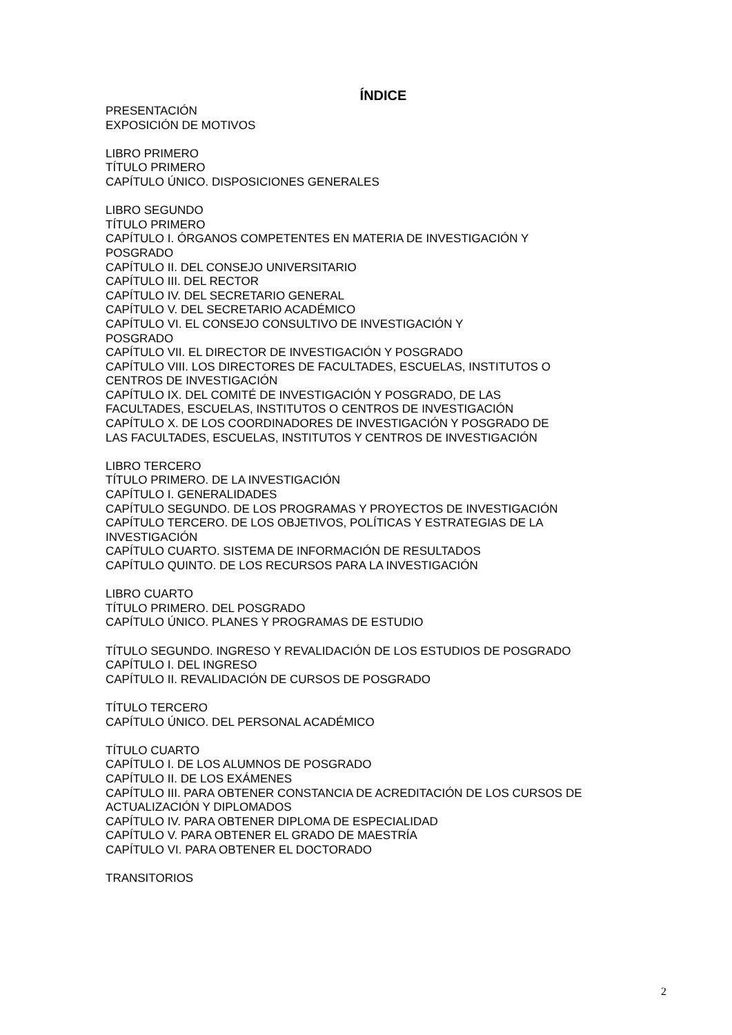ÍNDICE
PRESENTACIÓN
EXPOSICIÓN DE MOTIVOS
LIBRO PRIMERO
TÍTULO PRIMERO
CAPÍTULO ÚNICO. DISPOSICIONES GENERALES
LIBRO SEGUNDO
TÍTULO PRIMERO
CAPÍTULO I. ÓRGANOS COMPETENTES EN MATERIA DE INVESTIGACIÓN Y
POSGRADO
CAPÍTULO II. DEL CONSEJO UNIVERSITARIO
CAPÍTULO III. DEL RECTOR
CAPÍTULO IV. DEL SECRETARIO GENERAL
CAPÍTULO V. DEL SECRETARIO ACADÉMICO
CAPÍTULO VI. EL CONSEJO CONSULTIVO DE INVESTIGACIÓN Y
POSGRADO
CAPÍTULO VII. EL DIRECTOR DE INVESTIGACIÓN Y POSGRADO
CAPÍTULO VIII. LOS DIRECTORES DE FACULTADES, ESCUELAS, INSTITUTOS O
CENTROS DE INVESTIGACIÓN
CAPÍTULO IX. DEL COMITÉ DE INVESTIGACIÓN Y POSGRADO, DE LAS
FACULTADES, ESCUELAS, INSTITUTOS O CENTROS DE INVESTIGACIÓN
CAPÍTULO X. DE LOS COORDINADORES DE INVESTIGACIÓN Y POSGRADO DE
LAS FACULTADES, ESCUELAS, INSTITUTOS Y CENTROS DE INVESTIGACIÓN
LIBRO TERCERO
TÍTULO PRIMERO. DE LA INVESTIGACIÓN
CAPÍTULO I. GENERALIDADES
CAPÍTULO SEGUNDO. DE LOS PROGRAMAS Y PROYECTOS DE INVESTIGACIÓN
CAPÍTULO TERCERO. DE LOS OBJETIVOS, POLÍTICAS Y ESTRATEGIAS DE LA
INVESTIGACIÓN
CAPÍTULO CUARTO. SISTEMA DE INFORMACIÓN DE RESULTADOS
CAPÍTULO QUINTO. DE LOS RECURSOS PARA LA INVESTIGACIÓN
LIBRO CUARTO
TÍTULO PRIMERO. DEL POSGRADO
CAPÍTULO ÚNICO. PLANES Y PROGRAMAS DE ESTUDIO
TÍTULO SEGUNDO. INGRESO Y REVALIDACIÓN DE LOS ESTUDIOS DE POSGRADO
CAPÍTULO I. DEL INGRESO
CAPÍTULO II. REVALIDACIÓN DE CURSOS DE POSGRADO
TÍTULO TERCERO
CAPÍTULO ÚNICO. DEL PERSONAL ACADÉMICO
TÍTULO CUARTO
CAPÍTULO I. DE LOS ALUMNOS DE POSGRADO
CAPÍTULO II. DE LOS EXÁMENES
CAPÍTULO III. PARA OBTENER CONSTANCIA DE ACREDITACIÓN DE LOS CURSOS DE
ACTUALIZACIÓN Y DIPLOMADOS
CAPÍTULO IV. PARA OBTENER DIPLOMA DE ESPECIALIDAD
CAPÍTULO V. PARA OBTENER EL GRADO DE MAESTRÍA
CAPÍTULO VI. PARA OBTENER EL DOCTORADO
TRANSITORIOS
2